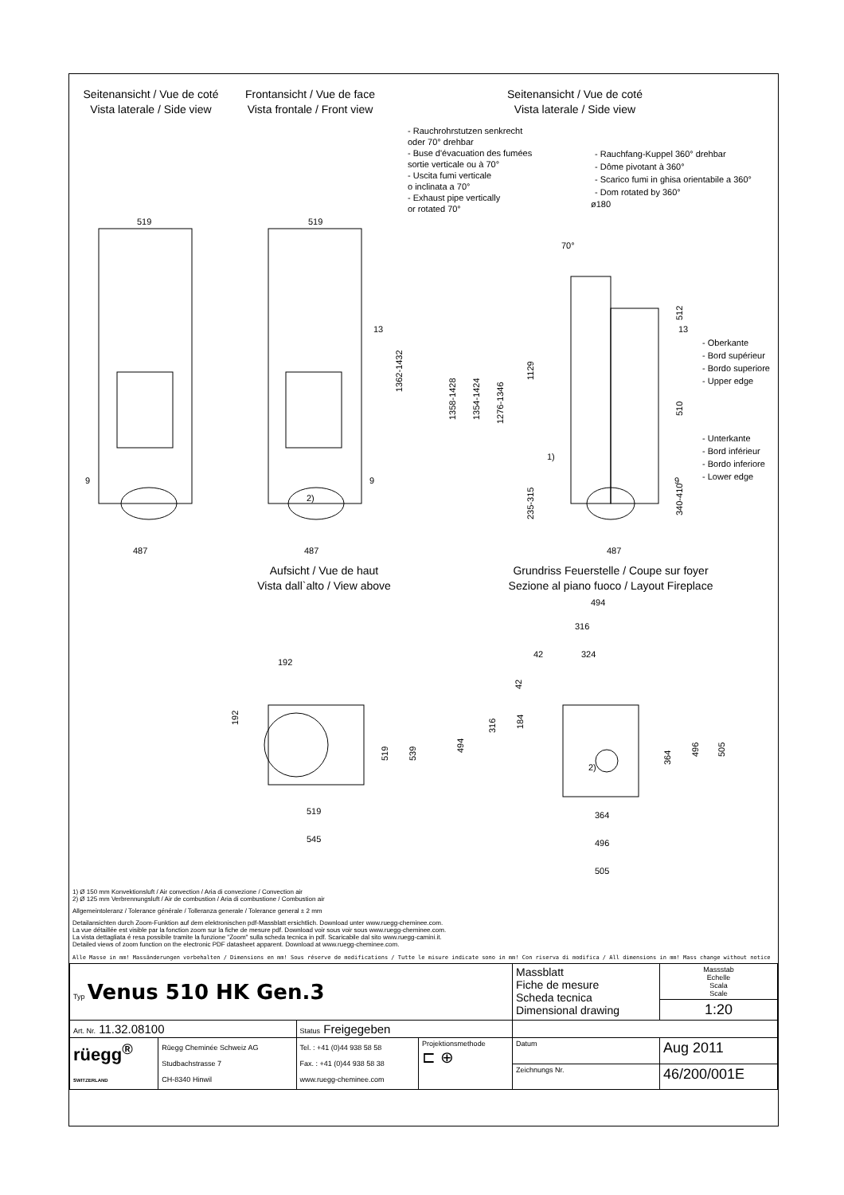Seitenansicht / Vue de coté
Vista laterale / Side view
Frontansicht / Vue de face
Vista frontale / Front view
Seitenansicht / Vue de coté
Vista laterale / Side view
- Rauchrohrstutzen senkrecht
oder 70° drehbar
- Buse d'évacuation des fumées
sortie verticale ou à 70°
- Uscita fumi verticale
o inclinata a 70°
- Exhaust pipe vertically
or rotated 70°
- Rauchfang-Kuppel 360° drehbar
- Dôme pivotant à 360°
- Scarico fumi in ghisa orientabile a 360°
- Dom rotated by 360°
- Oberkante
- Bord supérieur
- Bordo superiore
- Upper edge
- Unterkante
- Bord inférieur
- Bordo inferiore
- Lower edge
519
519
487
487
487
13
13
9
9
9
ø180
70°
1)
2)
1362-1432
1358-1428
1354-1424
1276-1346
1129
235-315
512
510
340-410
Aufsicht / Vue de haut
Vista dall`alto / View above
Grundriss Feuerstelle / Coupe sur foyer
Sezione al piano fuoco / Layout Fireplace
192
192
519
539
519
545
494
316
42
324
42
494
316
184
364
496
505
2)
364
496
505
1) Ø 150 mm Konvektionsluft / Air convection / Aria di convezione / Convection air
2) Ø 125 mm Verbrennungsluft / Air de combustion / Aria di combustione / Combustion air
Allgemeintoleranz / Tolerance générale / Tolleranza generale / Tolerance general ± 2 mm
Detailansichten durch Zoom-Funktion auf dem elektronischen pdf-Massblatt ersichtlich. Download unter www.ruegg-cheminee.com.
La vue détaillée est visible par la fonction zoom sur la fiche de mesure pdf. Download voir sous voir sous www.ruegg-cheminee.com.
La vista dettagliata é resa possibile tramite la funzione "Zoom" sulla scheda tecnica in pdf. Scaricabile dal sito www.ruegg-camini.it.
Detailed views of zoom function on the electronic PDF datasheet apparent. Download at www.ruegg-cheminee.com.
Alle Masse in mm! Massänderungen vorbehalten / Dimensions en mm! Sous réserve de modifications / Tutte le misure indicate sono in mm! Con riserva di modifica / All dimensions in mm! Mass change without notice
| Typ Venus 510 HK Gen.3 | | | | Massblatt Fiche de mesure Scheda tecnica Dimensional drawing | | Massstab Echelle Scala Scale |
| | | | | | | 1:20 |
| Art. Nr. 11.32.08100 | | Status Freigegeben | | | | |
| rüegg<sup>®</sup> SWITZERLAND | Rüegg Cheminée Schweiz AG Studbachstrasse 7 CH-8340 Hinwil | Tel. : +41 (0)44 938 58 58 Fax. : +41 (0)44 938 58 38 www.ruegg-cheminee.com | Projektionsmethode ⊏ ⊕ | Datum | Aug 2011 | |
| | | | | Zeichnungs Nr. | 46/200/001E | |